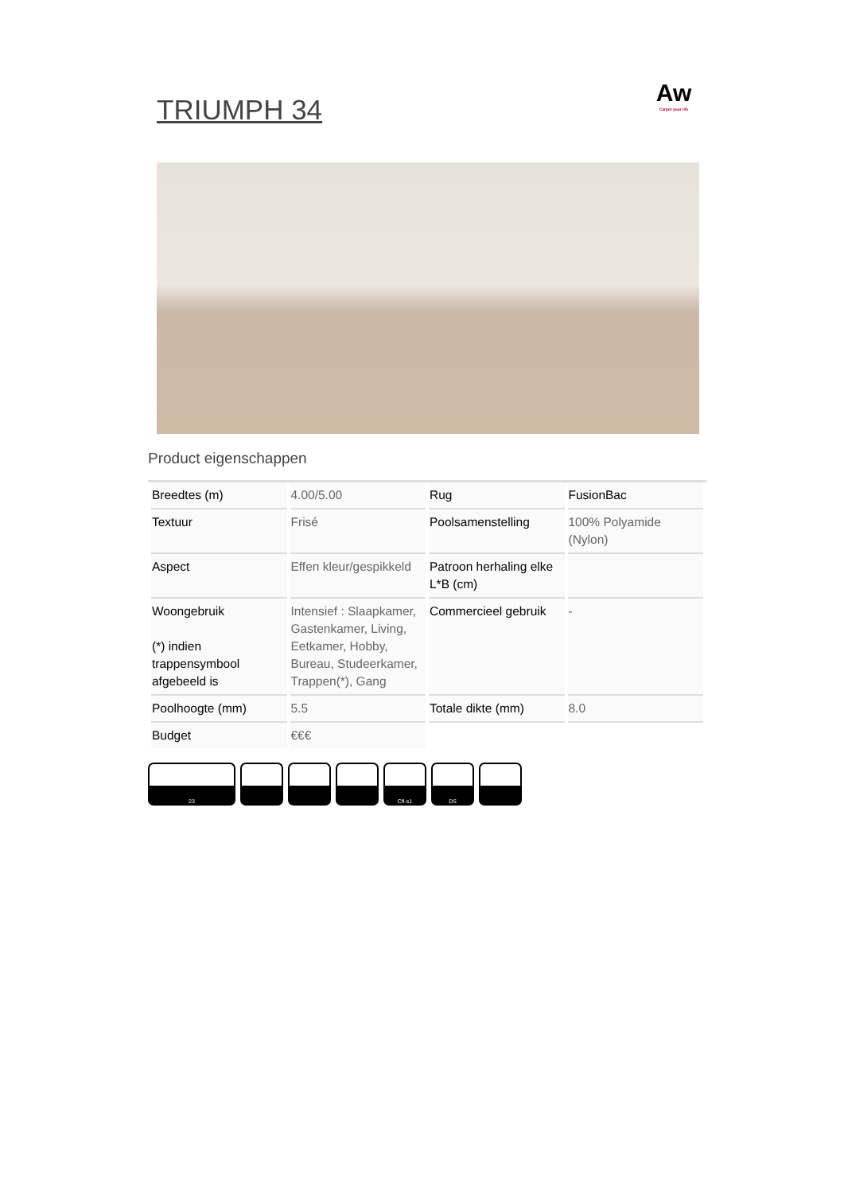TRIUMPH 34
Aw
Carpet your life
Product eigenschappen
| Breedtes (m) | 4.00/5.00 | Rug | FusionBac |
| Textuur | Frisé | Poolsamenstelling | 100% Polyamide (Nylon) |
| Aspect | Effen kleur/gespikkeld | Patroon herhaling elke L*B (cm) | |
| Woongebruik (*) indien trappensymbool afgebeeld is | Intensief : Slaapkamer, Gastenkamer, Living, Eetkamer, Hobby, Bureau, Studeerkamer, Trappen(*), Gang | Commercieel gebruik | - |
| Poolhoogte (mm) | 5.5 | Totale dikte (mm) | 8.0 |
| Budget | €€€ | | |
23 Cfl-s1 DS